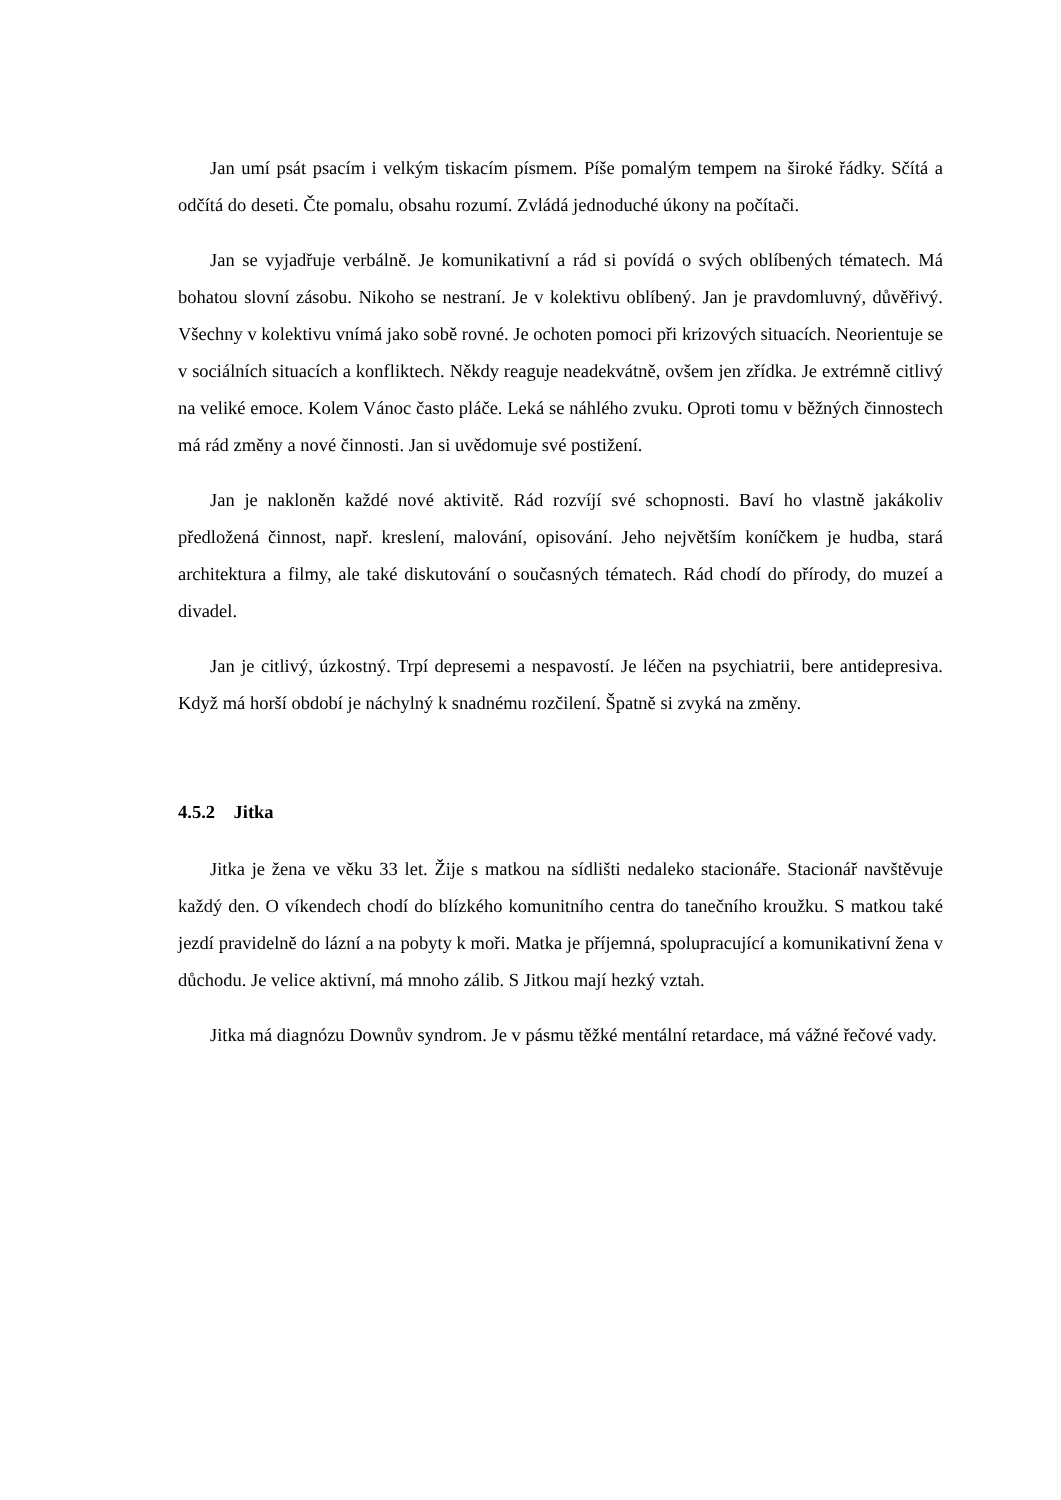Jan umí psát psacím i velkým tiskacím písmem. Píše pomalým tempem na široké řádky. Sčítá a odčítá do deseti. Čte pomalu, obsahu rozumí. Zvládá jednoduché úkony na počítači.
Jan se vyjadřuje verbálně. Je komunikativní a rád si povídá o svých oblíbených tématech. Má bohatou slovní zásobu. Nikoho se nestraní. Je v kolektivu oblíbený. Jan je pravdomluvný, důvěřivý. Všechny v kolektivu vnímá jako sobě rovné. Je ochoten pomoci při krizových situacích. Neorientuje se v sociálních situacích a konfliktech. Někdy reaguje neadekvátně, ovšem jen zřídka. Je extrémně citlivý na veliké emoce. Kolem Vánoc často pláče. Leká se náhlého zvuku. Oproti tomu v běžných činnostech má rád změny a nové činnosti. Jan si uvědomuje své postižení.
Jan je nakloněn každé nové aktivitě. Rád rozvíjí své schopnosti. Baví ho vlastně jakákoliv předložená činnost, např. kreslení, malování, opisování. Jeho největším koníčkem je hudba, stará architektura a filmy, ale také diskutování o současných tématech. Rád chodí do přírody, do muzeí a divadel.
Jan je citlivý, úzkostný. Trpí depresemi a nespavostí. Je léčen na psychiatrii, bere antidepresiva. Když má horší období je náchylný k snadnému rozčilení. Špatně si zvyká na změny.
4.5.2 Jitka
Jitka je žena ve věku 33 let. Žije s matkou na sídlišti nedaleko stacionáře. Stacionář navštěvuje každý den. O víkendech chodí do blízkého komunitního centra do tanečního kroužku. S matkou také jezdí pravidelně do lázní a na pobyty k moři. Matka je příjemná, spolupracující a komunikativní žena v důchodu. Je velice aktivní, má mnoho zálib. S Jitkou mají hezký vztah.
Jitka má diagnózu Downův syndrom. Je v pásmu těžké mentální retardace, má vážné řečové vady.